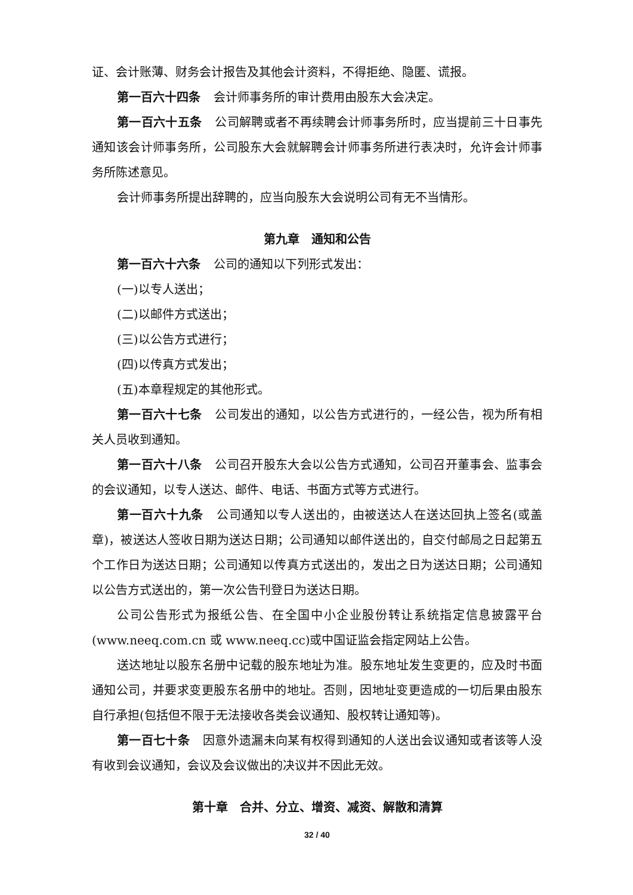证、会计账薄、财务会计报告及其他会计资料，不得拒绝、隐匿、谎报。
第一百六十四条 会计师事务所的审计费用由股东大会决定。
第一百六十五条 公司解聘或者不再续聘会计师事务所时，应当提前三十日事先通知该会计师事务所，公司股东大会就解聘会计师事务所进行表决时，允许会计师事务所陈述意见。
会计师事务所提出辞聘的，应当向股东大会说明公司有无不当情形。
第九章　通知和公告
第一百六十六条 公司的通知以下列形式发出：
(一)以专人送出；
(二)以邮件方式送出；
(三)以公告方式进行；
(四)以传真方式发出；
(五)本章程规定的其他形式。
第一百六十七条 公司发出的通知，以公告方式进行的，一经公告，视为所有相关人员收到通知。
第一百六十八条 公司召开股东大会以公告方式通知，公司召开董事会、监事会的会议通知，以专人送达、邮件、电话、书面方式等方式进行。
第一百六十九条 公司通知以专人送出的，由被送达人在送达回执上签名(或盖章)，被送达人签收日期为送达日期；公司通知以邮件送出的，自交付邮局之日起第五个工作日为送达日期；公司通知以传真方式送出的，发出之日为送达日期；公司通知以公告方式送出的，第一次公告刊登日为送达日期。
公司公告形式为报纸公告、在全国中小企业股份转让系统指定信息披露平台(www.neeq.com.cn 或 www.neeq.cc)或中国证监会指定网站上公告。
送达地址以股东名册中记载的股东地址为准。股东地址发生变更的，应及时书面通知公司，并要求变更股东名册中的地址。否则，因地址变更造成的一切后果由股东自行承担(包括但不限于无法接收各类会议通知、股权转让通知等)。
第一百七十条 因意外遗漏未向某有权得到通知的人送出会议通知或者该等人没有收到会议通知，会议及会议做出的决议并不因此无效。
第十章　合并、分立、增资、减资、解散和清算
32 / 40